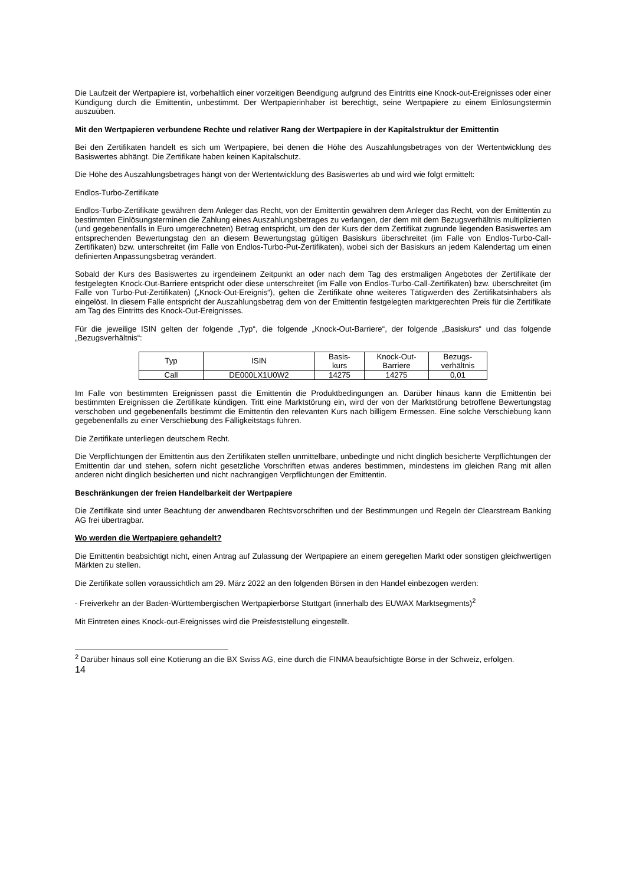Die Laufzeit der Wertpapiere ist, vorbehaltlich einer vorzeitigen Beendigung aufgrund des Eintritts eine Knock-out-Ereignisses oder einer Kündigung durch die Emittentin, unbestimmt. Der Wertpapierinhaber ist berechtigt, seine Wertpapiere zu einem Einlösungstermin auszuüben.
Mit den Wertpapieren verbundene Rechte und relativer Rang der Wertpapiere in der Kapitalstruktur der Emittentin
Bei den Zertifikaten handelt es sich um Wertpapiere, bei denen die Höhe des Auszahlungsbetrages von der Wertentwicklung des Basiswertes abhängt. Die Zertifikate haben keinen Kapitalschutz.
Die Höhe des Auszahlungsbetrages hängt von der Wertentwicklung des Basiswertes ab und wird wie folgt ermittelt:
Endlos-Turbo-Zertifikate
Endlos-Turbo-Zertifikate gewähren dem Anleger das Recht, von der Emittentin gewähren dem Anleger das Recht, von der Emittentin zu bestimmten Einlösungsterminen die Zahlung eines Auszahlungsbetrages zu verlangen, der dem mit dem Bezugsverhältnis multiplizierten (und gegebenenfalls in Euro umgerechneten) Betrag entspricht, um den der Kurs der dem Zertifikat zugrunde liegenden Basiswertes am entsprechenden Bewertungstag den an diesem Bewertungstag gültigen Basiskurs überschreitet (im Falle von Endlos-Turbo-Call-Zertifikaten) bzw. unterschreitet (im Falle von Endlos-Turbo-Put-Zertifikaten), wobei sich der Basiskurs an jedem Kalendertag um einen definierten Anpassungsbetrag verändert.
Sobald der Kurs des Basiswertes zu irgendeinem Zeitpunkt an oder nach dem Tag des erstmaligen Angebotes der Zertifikate der festgelegten Knock-Out-Barriere entspricht oder diese unterschreitet (im Falle von Endlos-Turbo-Call-Zertifikaten) bzw. überschreitet (im Falle von Turbo-Put-Zertifikaten) („Knock-Out-Ereignis“), gelten die Zertifikate ohne weiteres Tätigwerden des Zertifikatsinhabers als eingelöst. In diesem Falle entspricht der Auszahlungsbetrag dem von der Emittentin festgelegten marktgerechten Preis für die Zertifikate am Tag des Eintritts des Knock-Out-Ereignisses.
Für die jeweilige ISIN gelten der folgende „Typ“, die folgende „Knock-Out-Barriere“, der folgende „Basiskurs“ und das folgende „Bezugsverhältnis“:
| Typ | ISIN | Basis- kurs | Knock-Out- Barriere | Bezugs- verhältnis |
| Call | DE000LX1U0W2 | 14275 | 14275 | 0,01 |
Im Falle von bestimmten Ereignissen passt die Emittentin die Produktbedingungen an. Darüber hinaus kann die Emittentin bei bestimmten Ereignissen die Zertifikate kündigen. Tritt eine Marktstörung ein, wird der von der Marktstörung betroffene Bewertungstag verschoben und gegebenenfalls bestimmt die Emittentin den relevanten Kurs nach billigem Ermessen. Eine solche Verschiebung kann gegebenenfalls zu einer Verschiebung des Fälligkeitstags führen.
Die Zertifikate unterliegen deutschem Recht.
Die Verpflichtungen der Emittentin aus den Zertifikaten stellen unmittelbare, unbedingte und nicht dinglich besicherte Verpflichtungen der Emittentin dar und stehen, sofern nicht gesetzliche Vorschriften etwas anderes bestimmen, mindestens im gleichen Rang mit allen anderen nicht dinglich besicherten und nicht nachrangigen Verpflichtungen der Emittentin.
Beschränkungen der freien Handelbarkeit der Wertpapiere
Die Zertifikate sind unter Beachtung der anwendbaren Rechtsvorschriften und der Bestimmungen und Regeln der Clearstream Banking AG frei übertragbar.
Wo werden die Wertpapiere gehandelt?
Die Emittentin beabsichtigt nicht, einen Antrag auf Zulassung der Wertpapiere an einem geregelten Markt oder sonstigen gleichwertigen Märkten zu stellen.
Die Zertifikate sollen voraussichtlich am 29. März 2022 an den folgenden Börsen in den Handel einbezogen werden:
- Freiverkehr an der Baden-Württembergischen Wertpapierbörse Stuttgart (innerhalb des EUWAX Marktsegments)<sup>2</sup>
Mit Eintreten eines Knock-out-Ereignisses wird die Preisfeststellung eingestellt.
<sup>2</sup> Darüber hinaus soll eine Kotierung an die BX Swiss AG, eine durch die FINMA beaufsichtigte Börse in der Schweiz, erfolgen.
14